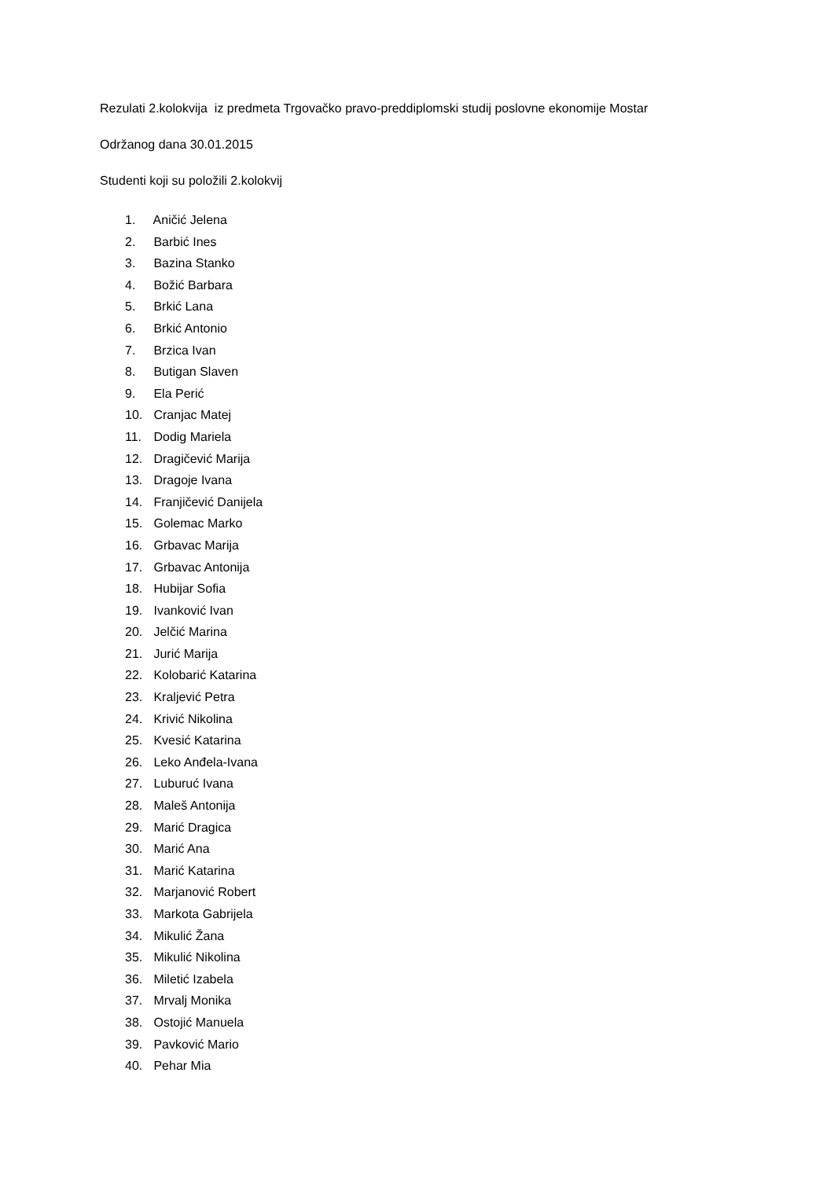Rezulati 2.kolokvija iz predmeta Trgovačko pravo-preddiplomski studij poslovne ekonomije Mostar
Održanog dana 30.01.2015
Studenti koji su položili 2.kolokvij
1. Aničić Jelena
2. Barbić Ines
3. Bazina Stanko
4. Božić Barbara
5. Brkić Lana
6. Brkić Antonio
7. Brzica Ivan
8. Butigan Slaven
9. Ela Perić
10. Cranjac Matej
11. Dodig Mariela
12. Dragičević Marija
13. Dragoje Ivana
14. Franjičević Danijela
15. Golemac Marko
16. Grbavac Marija
17. Grbavac Antonija
18. Hubijar Sofia
19. Ivanković Ivan
20. Jelčić Marina
21. Jurić Marija
22. Kolobarić Katarina
23. Kraljević Petra
24. Krivić Nikolina
25. Kvesić Katarina
26. Leko Anđela-Ivana
27. Luburuć Ivana
28. Maleš Antonija
29. Marić Dragica
30. Marić Ana
31. Marić Katarina
32. Marjanović Robert
33. Markota Gabrijela
34. Mikulić Žana
35. Mikulić Nikolina
36. Miletić Izabela
37. Mrvalj Monika
38. Ostojić Manuela
39. Pavković Mario
40. Pehar Mia